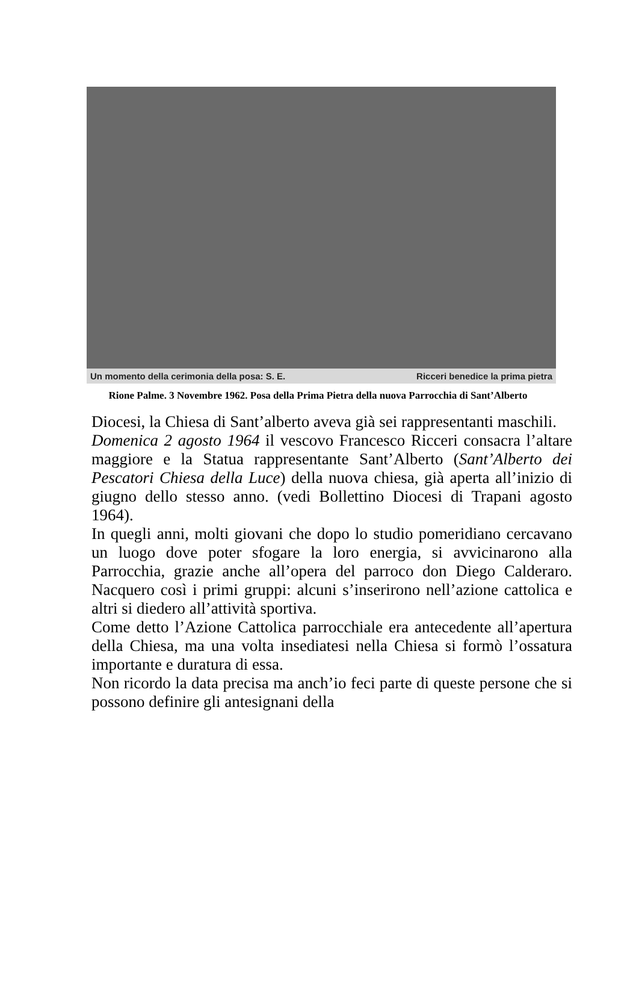Un momento della cerimonia della posa: S. E. Ricceri benedice la prima pietra
Rione Palme. 3 Novembre 1962. Posa della Prima Pietra della nuova Parrocchia di Sant’Alberto
Diocesi, la Chiesa di Sant’alberto aveva già sei rappresentanti maschili.
Domenica 2 agosto 1964 il vescovo Francesco Ricceri consacra l’altare maggiore e la Statua rappresentante Sant’Alberto (Sant’Alberto dei Pescatori Chiesa della Luce) della nuova chiesa, già aperta all’inizio di giugno dello stesso anno. (vedi Bollettino Diocesi di Trapani agosto 1964).
In quegli anni, molti giovani che dopo lo studio pomeridiano cercavano un luogo dove poter sfogare la loro energia, si avvicinarono alla Parrocchia, grazie anche all’opera del parroco don Diego Calderaro. Nacquero così i primi gruppi: alcuni s’inserirono nell’azione cattolica e altri si diedero all’attività sportiva.
Come detto l’Azione Cattolica parrocchiale era antecedente all’apertura della Chiesa, ma una volta insediatesi nella Chiesa si formò l’ossatura importante e duratura di essa.
Non ricordo la data precisa ma anch’io feci parte di queste persone che si possono definire gli antesignani della